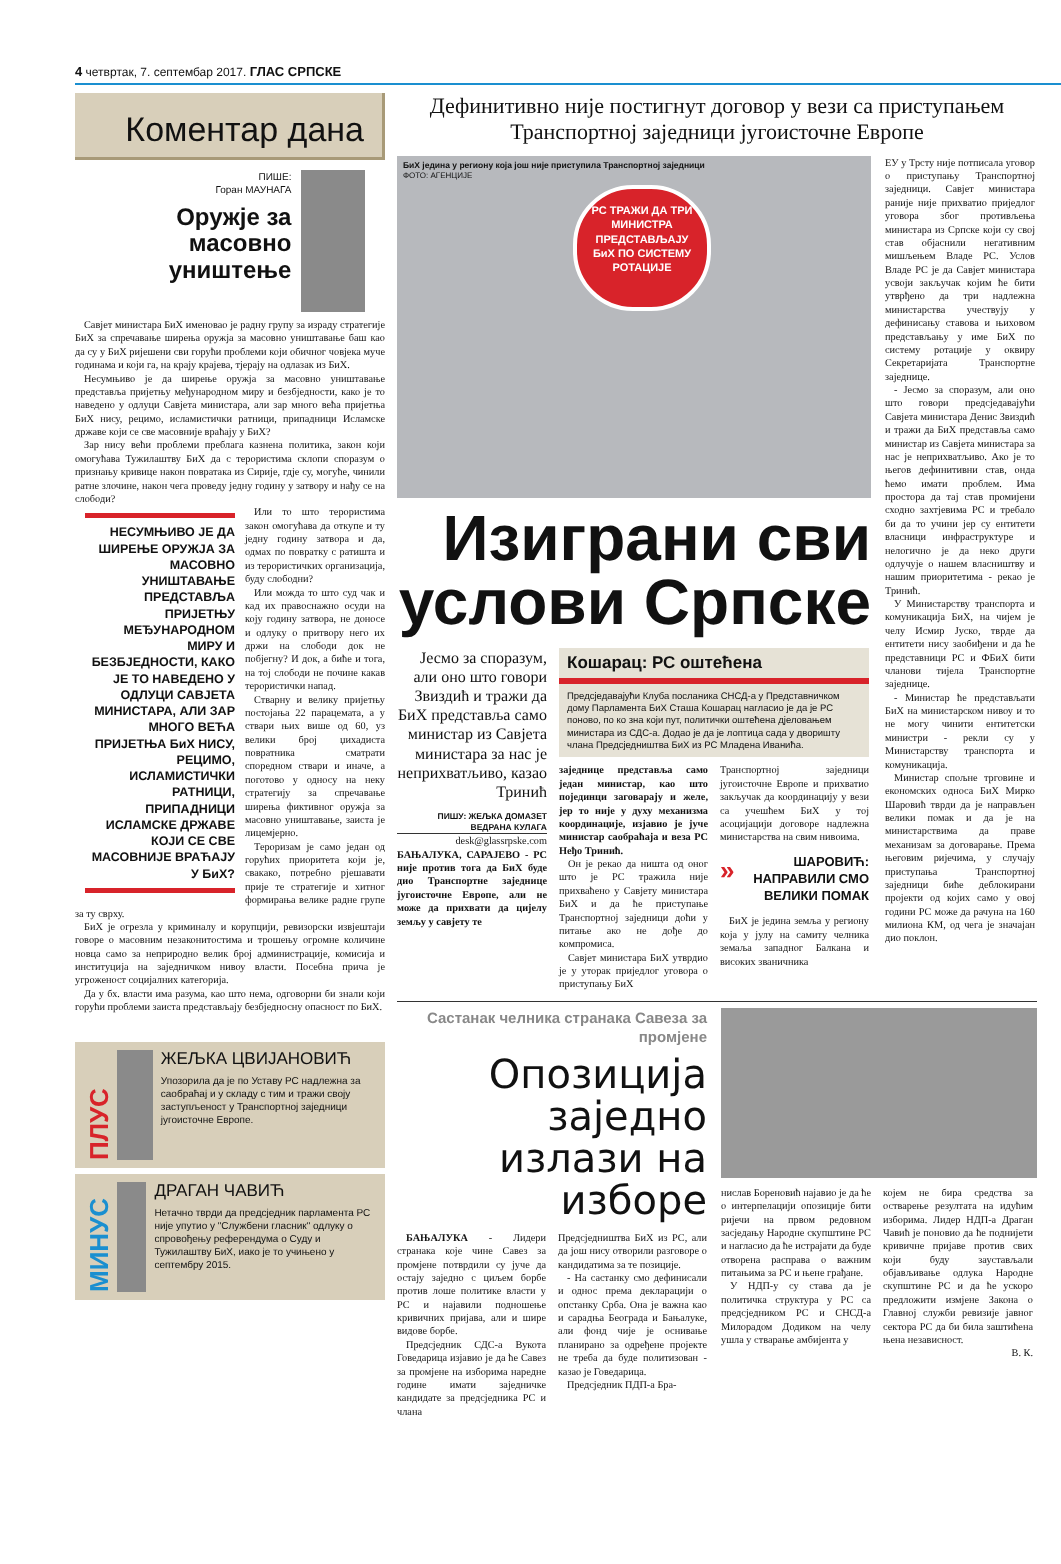4 четвртак, 7. септембар 2017. ГЛАС СРПСКЕ
Коментар дана
ПИШЕ:
Горан МАУНАГА
Оружје за масовно уништење
Савјет министара БиХ именовао је радну групу за израду стратегије БиХ за спречавање ширења оружја за масовно уништавање баш као да су у БиХ ријешени сви горући проблеми који обичног човјека муче годинама и који га, на крају крајева, тјерају на одлазак из БиХ.
Несумњиво је да ширење оружја за масовно уништавање представља пријетњу међународном миру и безбједности, како је то наведено у одлуци Савјета министара, али зар много већа пријетња БиХ нису, рецимо, исламистички ратници, припадници Исламске државе који се све масовније враћају у БиХ?
Зар нису већи проблеми преблага казнена политика, закон који омогућава Тужилаштву БиХ да с терористима склопи споразум о признању кривице након повратака из Сирије, гдје су, могуће, чинили ратне злочине, након чега проведу једну годину у затвору и нађу се на слободи?
НЕСУМЊИВО ЈЕ ДА ШИРЕЊЕ ОРУЖЈА ЗА МАСОВНО УНИШТАВАЊЕ ПРЕДСТАВЉА ПРИЈЕТЊУ МЕЂУНАРОДНОМ МИРУ И БЕЗБЈЕДНОСТИ, КАКО ЈЕ ТО НАВЕДЕНО У ОДЛУЦИ САВЈЕТА МИНИСТАРА, АЛИ ЗАР МНОГО ВЕЋА ПРИЈЕТЊА БиХ НИСУ, РЕЦИМО, ИСЛАМИСТИЧКИ РАТНИЦИ, ПРИПАДНИЦИ ИСЛАМСКЕ ДРЖАВЕ КОЈИ СЕ СВЕ МАСОВНИЈЕ ВРАЋАЈУ У БиХ?
Или то што терористима закон омогућава да откупе и ту једну годину затвора и да, одмах по повратку с ратишта и из терористичких организација, буду слободни?
Или можда то што суд чак и кад их правоснажно осуди на коју годину затвора, не доносе и одлуку о притвору него их држи на слободи док не побјегну? И док, а биће и тога, на тој слободи не почине какав терористички напад.
Стварну и велику пријетњу постојања 22 парацемата, а у ствари њих више од 60, уз велики број џихадиста повратника сматрати споредном ствари и иначе, а поготово у односу на неку стратегију за спречавање ширења фиктивног оружја за масовно уништавање, заиста је лицемјерно.
Тероризам је само један од горућих приоритета који је, свакако, потребно рјешавати прије те стратегије и хитног формирања велике радне групе за ту сврху.
БиХ је огрезла у криминалу и корупцији, ревизорски извјештаји говоре о масовним незаконитостима и трошењу огромне количине новца само за неприродно велик број администрације, комисија и институција на заједничком нивоу власти. Посебна прича је угроженост социјалних категорија.
Да у бх. власти има разума, као што нема, одговорни би знали који горући проблеми заиста представљају безбједносну опасност по БиХ.
ПЛУС
ЖЕЉКА ЦВИЈАНОВИЋ
Упозорила да је по Уставу РС надлежна за саобраћај и у складу с тим и тражи своју заступљеност у Транспортној заједници југоисточне Европе.
МИНУС
ДРАГАН ЧАВИЋ
Нетачно тврди да предсједник парламента РС није упутио у "Службени гласник" одлуку о спровођењу референдума о Суду и Тужилаштву БиХ, иако је то учињено у септембру 2015.
Дефинитивно није постигнут договор у вези са приступањем Транспортној заједници југоисточне Европе
БиХ једина у региону која још није приступила Транспортној заједници
ФОТО: АГЕНЦИЈЕ
РС ТРАЖИ ДА ТРИ МИНИСТРА ПРЕДСТАВЉАЈУ БиХ ПО СИСТЕМУ РОТАЦИЈЕ
Изиграни сви услови Српске
Јесмо за споразум, али оно што говори Звиздић и тражи да БиХ представља само министар из Савјета министара за нас је неприхватљиво, казао Тринић
ПИШУ: ЖЕЉКА ДОМАЗЕТ
ВЕДРАНА КУЛАГА
desk@glassrpske.com
БАЊАЛУКА, САРАЈЕВО - РС није против тога да БиХ буде дио Транспортне заједнице југоисточне Европе, али не може да прихвати да цијелу земљу у савјету те
Кошарац: РС оштећена
Предсједавајући Клуба посланика СНСД-а у Представничком дому Парламента БиХ Сташа Кошарац нагласио је да је РС поново, по ко зна који пут, политички оштећена дјеловањем министара из СДС-а. Додао је да је лоптица сада у дворишту члана Предсједништва БиХ из РС Младена Иванића.
заједнице представља само један министар, као што појединци заговарају и желе, јер то није у духу механизма координације, изјавио је јуче министар саобраћаја и веза РС Нeђо Тринић.
Он је рекао да ништа од оног што је РС тражила није прихваћено у Савјету министара БиХ и да ће приступање Транспортној заједници доћи у питање ако не дође до компромиса.
Савјет министара БиХ утврдио је у уторак приједлог уговора о приступању БиХ
Транспортној заједници југоисточне Европе и прихватио закључак да координацију у вези са учешћем БиХ у тој асоцијацији договоре надлежна министарства на свим нивоима.
» ШАРОВИЋ: НАПРАВИЛИ СМО ВЕЛИКИ ПОМАК
БиХ је једина земља у региону која у јулу на самиту челника земаља западног Балкана и високих званичника
ЕУ у Трсту није потписала уговор о приступању Транспортној заједници. Савјет министара раније није прихватио приједлог уговора због противљења министара из Српске који су свој став објаснили негативним мишљењем Владе РС. Услов Владе РС је да Савјет министара усвоји закључак којим ће бити утврђено да три надлежна министарства учествују у дефинисању ставова и њиховом представљању у име БиХ по систему ротације у оквиру Секретаријата Транспортне заједнице.
- Јесмо за споразум, али оно што говори предсједавајући Савјета министара Денис Звиздић и тражи да БиХ представља само министар из Савјета министара за нас је неприхватљиво. Ако је то његов дефинитивни став, онда ћемо имати проблем. Има простора да тај став промијени сходно захтјевима РС и требало би да то учини јер су ентитети власници инфраструктуре и нелогично је да неко други одлучује о нашем власништву и нашим приоритетима - рекао је Тринић.
У Министарству транспорта и комуникација БиХ, на чијем је челу Исмир Јуско, тврде да ентитети нису заобиђени и да ће представници РС и ФБиХ бити чланови тијела Транспортне заједнице.
- Министар ће представљати БиХ на министарском нивоу и то не могу чинити ентитетски министри - рекли су у Министарству транспорта и комуникација.
Министар спољне трговине и економских односа БиХ Мирко Шаровић тврди да је направљен велики помак и да је на министарствима да праве механизам за договарање. Према његовим ријечима, у случају приступања Транспортној заједници биће деблокирани пројекти од којих само у овој години РС може да рачуна на 160 милиона КМ, од чега је значајан дио поклон.
Састанак челника странака Савеза за промјене
Опозиција заједно излази на изборе
БАЊАЛУКА - Лидери странака које чине Савез за промјене потврдили су јуче да остају заједно с циљем борбе против лоше политике власти у РС и најавили подношење кривичних пријава, али и шире видове борбе.
Предсједник СДС-а Вукота Говедарица изјавио је да ће Савез за промјене на изборима наредне године имати заједничке кандидате за предсједника РС и члана
Предсједништва БиХ из РС, али да још нису отворили разговоре о кандидатима за те позиције.
- На састанку смо дефинисали и однос према декларацији о опстанку Срба. Она је важна као и сарадња Београда и Бањалуке, али фонд чије је оснивање планирано за одређене пројекте не треба да буде политизован - казао је Говедарица.
Предсједник ПДП-а Бра-
нислав Бореновић најавио је да ће о интерпелацији опозиције бити ријечи на првом редовном засједању Народне скупштине РС и нагласио да ће истрајати да буде отворена расправа о важним питањима за РС и њене грађане.
У НДП-у су става да је политичка структура у РС са предсједником РС и СНСД-а Милорадом Додиком на челу ушла у стварање амбијента у
којем не бира средства за остварење резултата на идућим изборима. Лидер НДП-а Драган Чавић је поновио да ће поднијети кривичне пријаве против свих који буду заустављали објављивање одлука Народне скупштине РС и да ће ускоро предложити измјене Закона о Главној служби ревизије јавног сектора РС да би била заштићена њена независност.
В. К.